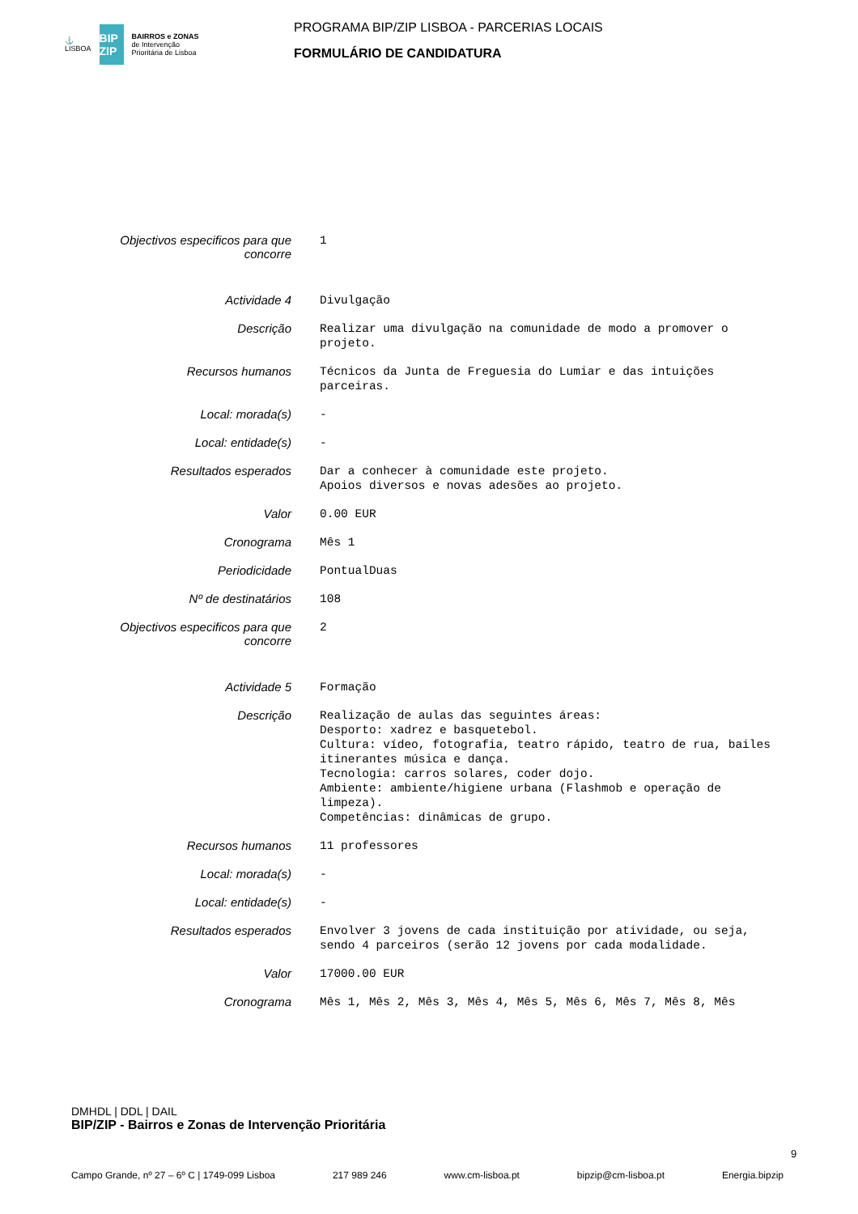⚓
LISBOA
BIP ZIP
BAIRROS e ZONAS
de Intervenção
Prioritária de Lisboa
PROGRAMA BIP/ZIP LISBOA - PARCERIAS LOCAIS
FORMULÁRIO DE CANDIDATURA
| Objectivos especificos para que concorre | 1 |
| Actividade 4 | Divulgação |
| Descrição | Realizar uma divulgação na comunidade de modo a promover o projeto. |
| Recursos humanos | Técnicos da Junta de Freguesia do Lumiar e das intuições parceiras. |
| Local: morada(s) | - |
| Local: entidade(s) | - |
| Resultados esperados | Dar a conhecer à comunidade este projeto. Apoios diversos e novas adesões ao projeto. |
| Valor | 0.00 EUR |
| Cronograma | Mês 1 |
| Periodicidade | PontualDuas |
| Nº de destinatários | 108 |
| Objectivos especificos para que concorre | 2 |
| Actividade 5 | Formação |
| Descrição | Realização de aulas das seguintes áreas: Desporto: xadrez e basquetebol. Cultura: vídeo, fotografia, teatro rápido, teatro de rua, bailes itinerantes música e dança. Tecnologia: carros solares, coder dojo. Ambiente: ambiente/higiene urbana (Flashmob e operação de limpeza). Competências: dinâmicas de grupo. |
| Recursos humanos | 11 professores |
| Local: morada(s) | - |
| Local: entidade(s) | - |
| Resultados esperados | Envolver 3 jovens de cada instituição por atividade, ou seja, sendo 4 parceiros (serão 12 jovens por cada modalidade. |
| Valor | 17000.00 EUR |
| Cronograma | Mês 1, Mês 2, Mês 3, Mês 4, Mês 5, Mês 6, Mês 7, Mês 8, Mês |
DMHDL | DDL | DAIL
BIP/ZIP - Bairros e Zonas de Intervenção Prioritária
9
Campo Grande, nº 27 – 6º C | 1749-099 Lisboa 217 989 246 www.cm-lisboa.pt bipzip@cm-lisboa.pt Energia.bipzip